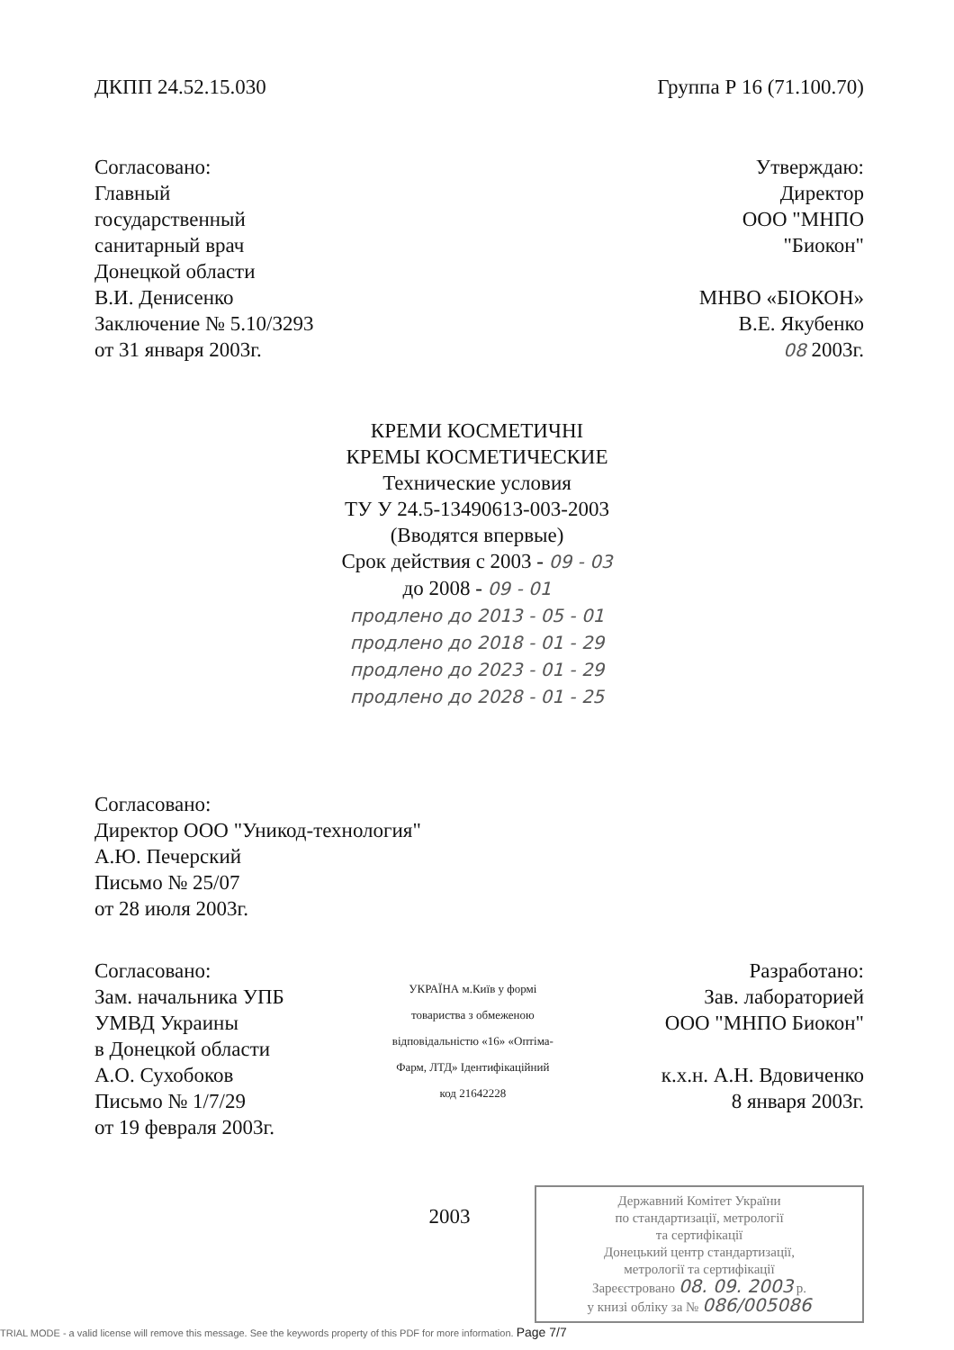ДКПП 24.52.15.030 Группа Р 16 (71.100.70)
Согласовано:
Главный
государственный
санитарный врач
Донецкой области
В.И. Денисенко
Заключение № 5.10/3293
от 31 января 2003г.
Утверждаю:
Директор
ООО "МНПО
"Биокон"
МНВО «БІОКОН»
В.Е. Якубенко
08 2003г.
КРЕМИ КОСМЕТИЧНІ
КРЕМЫ КОСМЕТИЧЕСКИЕ
Технические условия
ТУ У 24.5-13490613-003-2003
(Вводятся впервые)
Срок действия с 2003 - 09 - 03
до 2008 - 09 - 01
продлено до 2013 - 05 - 01
продлено до 2018 - 01 - 29
продлено до 2023 - 01 - 29
продлено до 2028 - 01 - 25
Согласовано:
Директор ООО "Уникод-технология"
А.Ю. Печерский
Письмо № 25/07
от 28 июля 2003г.
Согласовано:
Зам. начальника УПБ
УМВД Украины
в Донецкой области
А.О. Сухобоков
Письмо № 1/7/29
от 19 февраля 2003г.
УКРАЇНА м.Київ у формі товариства з обмеженою відповідальністю «16» «Оптіма-Фарм, ЛТД» Ідентифікаційний код 21642228
Разработано:
Зав. лабораторией
ООО "МНПО Биокон"
к.х.н. А.Н. Вдовиченко
8 января 2003г.
2003
Державний Комітет України
по стандартизації, метрології
та сертифікації
Донецький центр стандартизації,
метрології та сертифікації
Зареєстровано 08. 09. 2003 р.
у книзі обліку за № 086/005086
TRIAL MODE - a valid license will remove this message. See the keywords property of this PDF for more information. Page 7/7